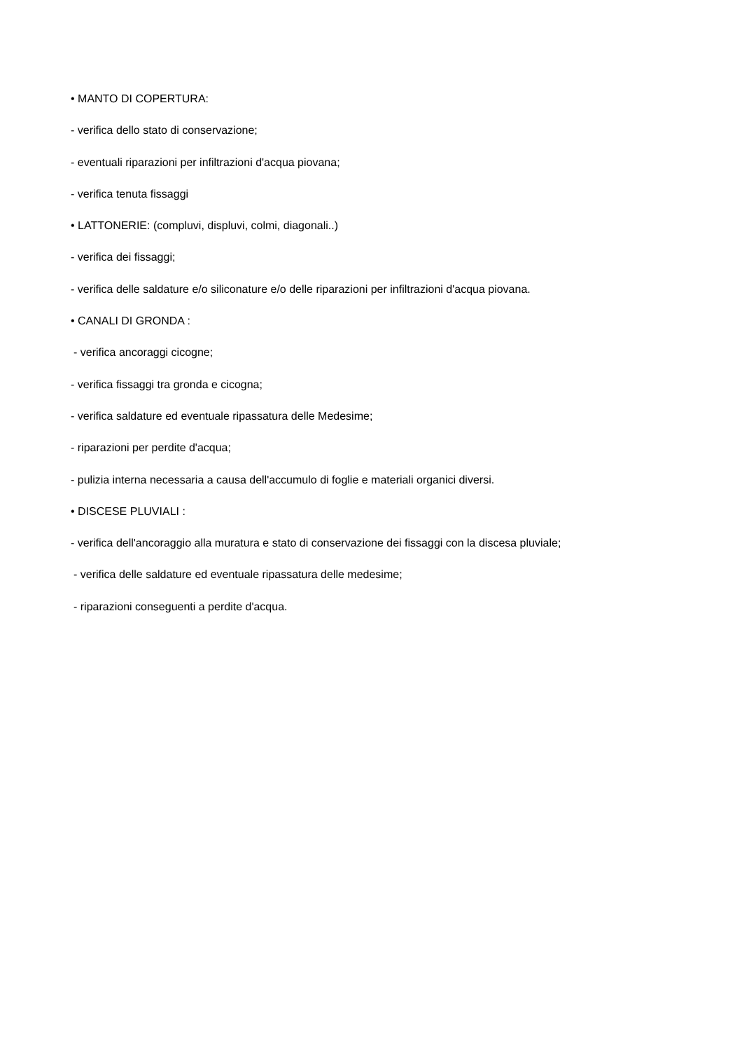• MANTO DI COPERTURA:
- verifica dello stato di conservazione;
- eventuali riparazioni per infiltrazioni d'acqua piovana;
- verifica tenuta fissaggi
• LATTONERIE: (compluvi, displuvi, colmi, diagonali..)
- verifica dei fissaggi;
- verifica delle saldature e/o siliconature e/o delle riparazioni per infiltrazioni d'acqua piovana.
• CANALI DI GRONDA :
- verifica ancoraggi cicogne;
- verifica fissaggi tra gronda e cicogna;
- verifica saldature ed eventuale ripassatura delle Medesime;
- riparazioni per perdite d'acqua;
- pulizia interna necessaria a causa dell'accumulo di foglie e materiali organici diversi.
• DISCESE PLUVIALI :
- verifica dell'ancoraggio alla muratura e stato di conservazione dei fissaggi con la discesa pluviale;
- verifica delle saldature ed eventuale ripassatura delle medesime;
- riparazioni conseguenti a perdite d'acqua.